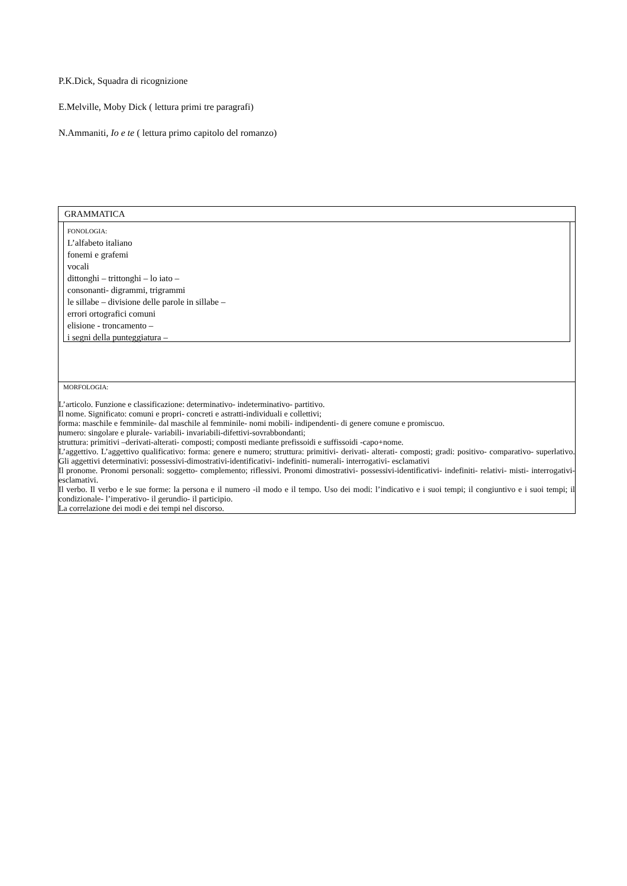P.K.Dick, Squadra di ricognizione
E.Melville, Moby Dick ( lettura primi tre paragrafi)
N.Ammaniti, Io e te ( lettura primo capitolo del romanzo)
| GRAMMATICA |
| FONOLOGIA: L’alfabeto italiano fonemi e grafemi vocali dittonghi – trittonghi – lo iato – consonanti- digrammi, trigrammi le sillabe – divisione delle parole in sillabe – errori ortografici comuni elisione - troncamento – i segni della punteggiatura – |
| MORFOLOGIA: L’articolo. Funzione e classificazione: determinativo- indeterminativo- partitivo. Il nome. Significato: comuni e propri- concreti e astratti-individuali e collettivi; forma: maschile e femminile- dal maschile al femminile- nomi mobili- indipendenti- di genere comune e promiscuo. numero: singolare e plurale- variabili- invariabili-difettivi-sovrabbondanti; struttura: primitivi –derivati-alterati- composti; composti mediante prefissoidi e suffissoidi -capo+nome. L’aggettivo. L’aggettivo qualificativo: forma: genere e numero; struttura: primitivi- derivati- alterati- composti; gradi: positivo- comparativo- superlativo. Gli aggettivi determinativi: possessivi-dimostrativi-identificativi- indefiniti- numerali- interrogativi- esclamativi Il pronome. Pronomi personali: soggetto- complemento; riflessivi. Pronomi dimostrativi- possessivi-identificativi- indefiniti- relativi- misti- interrogativi- esclamativi. Il verbo. Il verbo e le sue forme: la persona e il numero -il modo e il tempo. Uso dei modi: l’indicativo e i suoi tempi; il congiuntivo e i suoi tempi; il condizionale- l’imperativo- il gerundio- il participio. La correlazione dei modi e dei tempi nel discorso. |